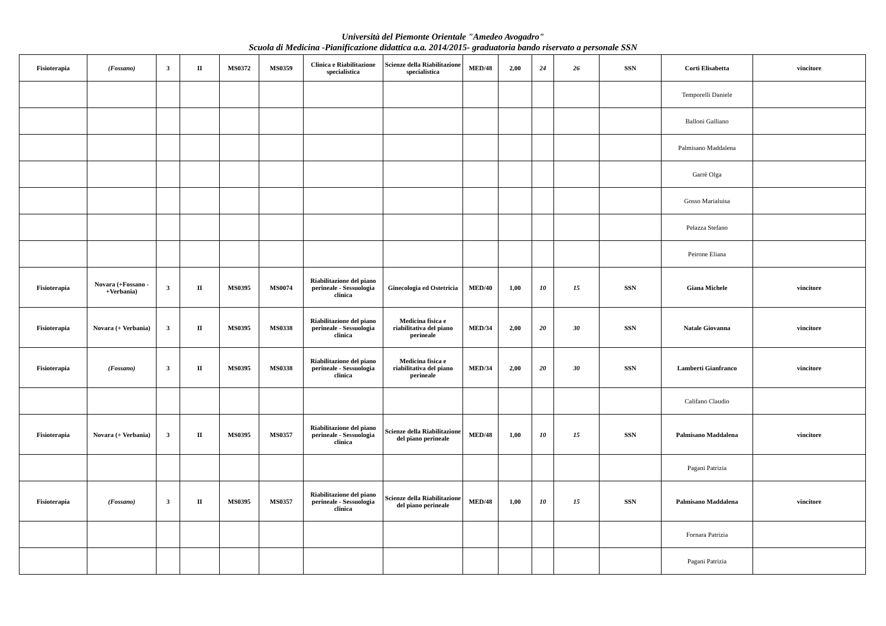Università del Piemonte Orientale "Amedeo Avogadro"
Scuola di Medicina -Pianificazione didattica a.a. 2014/2015- graduatoria bando riservato a personale SSN
| Fisioterapia | (Fossano) | 3 | II | MS0372 | MS0359 | Clinica e Riabilitazione specialistica | Scienze della Riabilitazione specialistica | MED/48 | 2,00 | 24 | 26 | SSN | Corti Elisabetta | vincitore |
| | | | | | | | | | | | | | Temporelli Daniele | |
| | | | | | | | | | | | | | Balloni Galliano | |
| | | | | | | | | | | | | | Palmisano Maddalena | |
| | | | | | | | | | | | | | Garrè Olga | |
| | | | | | | | | | | | | | Gosso Marialuisa | |
| | | | | | | | | | | | | | Pelazza Stefano | |
| | | | | | | | | | | | | | Peirone Eliana | |
| Fisioterapia | Novara (+Fossano - +Verbania) | 3 | II | MS0395 | MS0074 | Riabilitazione del piano perineale - Sessuologia clinica | Ginecologia ed Ostetricia | MED/40 | 1,00 | 10 | 15 | SSN | Giana Michele | vincitore |
| Fisioterapia | Novara (+ Verbania) | 3 | II | MS0395 | MS0338 | Riabilitazione del piano perineale - Sessuologia clinica | Medicina fisica e riabilitativa del piano perineale | MED/34 | 2,00 | 20 | 30 | SSN | Natale Giovanna | vincitore |
| Fisioterapia | (Fossano) | 3 | II | MS0395 | MS0338 | Riabilitazione del piano perineale - Sessuologia clinica | Medicina fisica e riabilitativa del piano perineale | MED/34 | 2,00 | 20 | 30 | SSN | Lamberti Gianfranco | vincitore |
| | | | | | | | | | | | | | Califano Claudio | |
| Fisioterapia | Novara (+ Verbania) | 3 | II | MS0395 | MS0357 | Riabilitazione del piano perineale - Sessuologia clinica | Scienze della Riabilitazione del piano perineale | MED/48 | 1,00 | 10 | 15 | SSN | Palmisano Maddalena | vincitore |
| | | | | | | | | | | | | | Pagani Patrizia | |
| Fisioterapia | (Fossano) | 3 | II | MS0395 | MS0357 | Riabilitazione del piano perineale - Sessuologia clinica | Scienze della Riabilitazione del piano perineale | MED/48 | 1,00 | 10 | 15 | SSN | Palmisano Maddalena | vincitore |
| | | | | | | | | | | | | | Fornara Patrizia | |
| | | | | | | | | | | | | | Pagani Patrizia | |